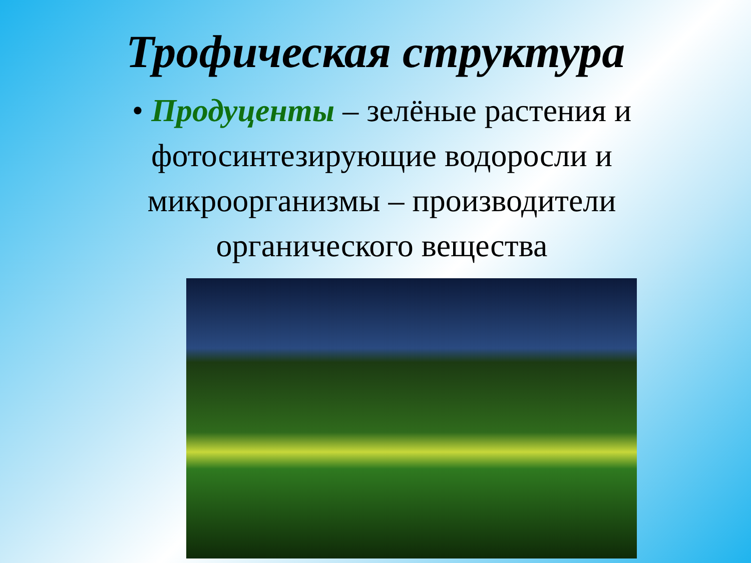Трофическая структура
• Продуценты – зелёные растения и фотосинтезирующие водоросли и микроорганизмы – производители органического вещества